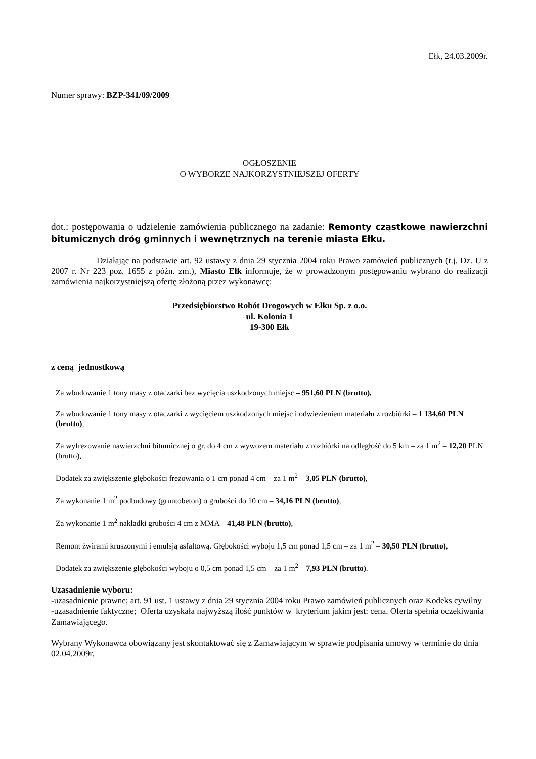Ełk, 24.03.2009r.
Numer sprawy: BZP-341/09/2009
OGŁOSZENIE
O WYBORZE NAJKORZYSTNIEJSZEJ OFERTY
dot.: postępowania o udzielenie zamówienia publicznego na zadanie: Remonty cząstkowe nawierzchni bitumicznych dróg gminnych i wewnętrznych na terenie miasta Ełku.
Działając na podstawie art. 92 ustawy z dnia 29 stycznia 2004 roku Prawo zamówień publicznych (t.j. Dz. U z 2007 r. Nr 223 poz. 1655 z późn. zm.), Miasto Ełk informuje, że w prowadzonym postępowaniu wybrano do realizacji zamówienia najkorzystniejszą ofertę złożoną przez wykonawcę:
Przedsiębiorstwo Robót Drogowych w Ełku Sp. z o.o.
ul. Kolonia 1
19-300 Ełk
z ceną jednostkową
Za wbudowanie 1 tony masy z otaczarki bez wycięcia uszkodzonych miejsc – 951,60 PLN (brutto),
Za wbudowanie 1 tony masy z otaczarki z wycięciem uszkodzonych miejsc i odwiezieniem materiału z rozbiórki – 1 134,60 PLN (brutto),
Za wyfrezowanie nawierzchni bitumicznej o gr. do 4 cm z wywozem materiału z rozbiórki na odległość do 5 km – za 1 m<sup>2</sup> – 12,20 PLN (brutto),
Dodatek za zwiększenie głębokości frezowania o 1 cm ponad 4 cm – za 1 m<sup>2</sup> – 3,05 PLN (brutto),
Za wykonanie 1 m<sup>2</sup> podbudowy (gruntobeton) o grubości do 10 cm – 34,16 PLN (brutto),
Za wykonanie 1 m<sup>2</sup> nakładki grubości 4 cm z MMA – 41,48 PLN (brutto),
Remont żwirami kruszonymi i emulsją asfaltową. Głębokości wyboju 1,5 cm ponad 1,5 cm – za 1 m<sup>2</sup> – 30,50 PLN (brutto),
Dodatek za zwiększenie głębokości wyboju o 0,5 cm ponad 1,5 cm – za 1 m<sup>2</sup> – 7,93 PLN (brutto).
Uzasadnienie wyboru:
-uzasadnienie prawne; art. 91 ust. 1 ustawy z dnia 29 stycznia 2004 roku Prawo zamówień publicznych oraz Kodeks cywilny
-uzasadnienie faktyczne; Oferta uzyskała najwyższą ilość punktów w kryterium jakim jest: cena. Oferta spełnia oczekiwania Zamawiającego.
Wybrany Wykonawca obowiązany jest skontaktować się z Zamawiającym w sprawie podpisania umowy w terminie do dnia 02.04.2009r.